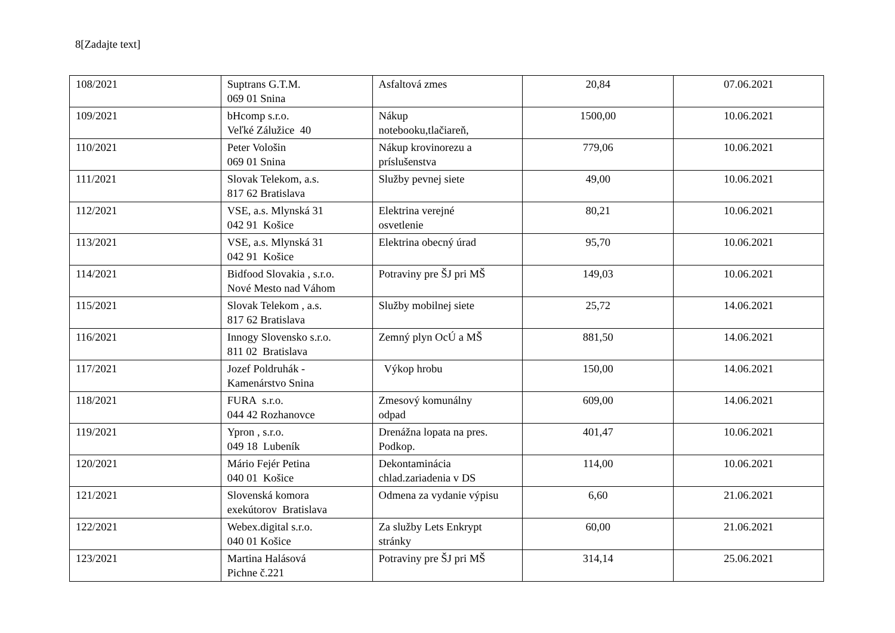8[Zadajte text]
| 108/2021 | Suptrans G.T.M. 069 01 Snina | Asfaltová zmes | 20,84 | 07.06.2021 |
| 109/2021 | bHcomp s.r.o. Veľké Záluž­ice 40 | Nákup notebooku,tlačiareň, | 1500,00 | 10.06.2021 |
| 110/2021 | Peter Vološin 069 01 Snina | Nákup krovinorezu a príslušenstva | 779,06 | 10.06.2021 |
| 111/2021 | Slovak Telekom, a.s. 817 62 Bratislava | Služby pevnej siete | 49,00 | 10.06.2021 |
| 112/2021 | VSE, a.s. Mlynská 31 042 91 Košice | Elektrina verejné osvetlenie | 80,21 | 10.06.2021 |
| 113/2021 | VSE, a.s. Mlynská 31 042 91 Košice | Elektrina obecný úrad | 95,70 | 10.06.2021 |
| 114/2021 | Bidfood Slovakia , s.r.o. Nové Mesto nad Váhom | Potraviny pre ŠJ pri MŠ | 149,03 | 10.06.2021 |
| 115/2021 | Slovak Telekom , a.s. 817 62 Bratislava | Služby mobilnej siete | 25,72 | 14.06.2021 |
| 116/2021 | Innogy Slovensko s.r.o. 811 02 Bratislava | Zemný plyn OcÚ a MŠ | 881,50 | 14.06.2021 |
| 117/2021 | Jozef Poldruhák - Kamenárstvo Snina | Výkop hrobu | 150,00 | 14.06.2021 |
| 118/2021 | FURA s.r.o. 044 42 Rozhanovce | Zmesový komunálny odpad | 609,00 | 14.06.2021 |
| 119/2021 | Ypron , s.r.o. 049 18 Lubeník | Drenážna lopata na pres. Podkop. | 401,47 | 10.06.2021 |
| 120/2021 | Mário Fejér Petina 040 01 Košice | Dekontaminácia chlad.zariadenia v DS | 114,00 | 10.06.2021 |
| 121/2021 | Slovenská komora exekútorov Bratislava | Odmena za vydanie výpisu | 6,60 | 21.06.2021 |
| 122/2021 | Webex.digital s.r.o. 040 01 Košice | Za služby Lets Enkrypt stránky | 60,00 | 21.06.2021 |
| 123/2021 | Martina Halásová Pichne č.221 | Potraviny pre ŠJ pri MŠ | 314,14 | 25.06.2021 |